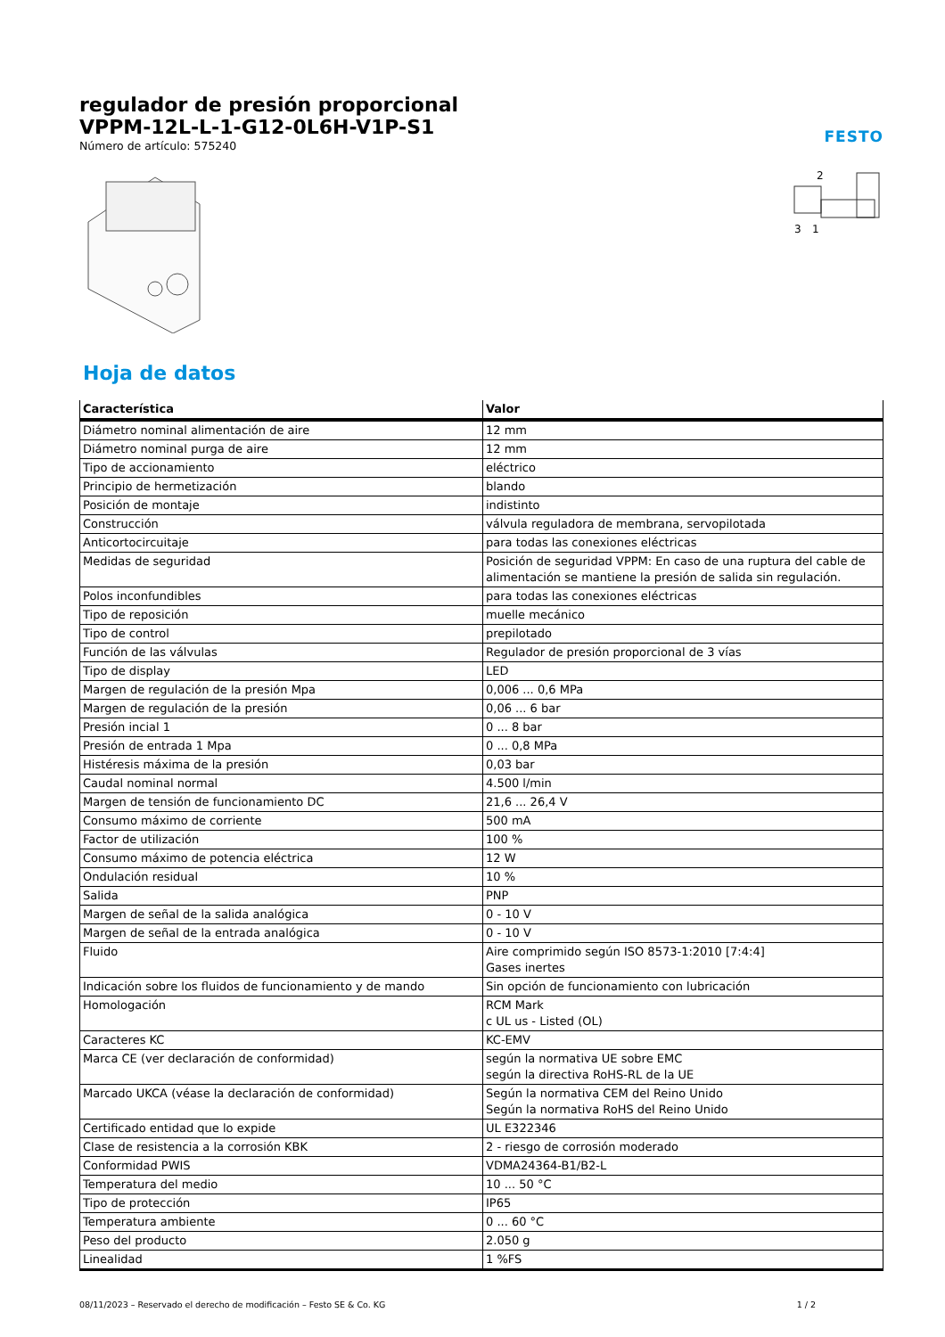regulador de presión proporcional
VPPM-12L-L-1-G12-0L6H-V1P-S1
Número de artículo: 575240
FESTO
2
3
1
Hoja de datos
| Característica | Valor |
| --- | --- |
| Diámetro nominal alimentación de aire | 12 mm |
| Diámetro nominal purga de aire | 12 mm |
| Tipo de accionamiento | eléctrico |
| Principio de hermetización | blando |
| Posición de montaje | indistinto |
| Construcción | válvula reguladora de membrana, servopilotada |
| Anticortocircuitaje | para todas las conexiones eléctricas |
| Medidas de seguridad | Posición de seguridad VPPM: En caso de una ruptura del cable de alimentación se mantiene la presión de salida sin regulación. |
| Polos inconfundibles | para todas las conexiones eléctricas |
| Tipo de reposición | muelle mecánico |
| Tipo de control | prepilotado |
| Función de las válvulas | Regulador de presión proporcional de 3 vías |
| Tipo de display | LED |
| Margen de regulación de la presión Mpa | 0,006 ... 0,6 MPa |
| Margen de regulación de la presión | 0,06 ... 6 bar |
| Presión incial 1 | 0 ... 8 bar |
| Presión de entrada 1 Mpa | 0 ... 0,8 MPa |
| Histéresis máxima de la presión | 0,03 bar |
| Caudal nominal normal | 4.500 l/min |
| Margen de tensión de funcionamiento DC | 21,6 ... 26,4 V |
| Consumo máximo de corriente | 500 mA |
| Factor de utilización | 100 % |
| Consumo máximo de potencia eléctrica | 12 W |
| Ondulación residual | 10 % |
| Salida | PNP |
| Margen de señal de la salida analógica | 0 - 10 V |
| Margen de señal de la entrada analógica | 0 - 10 V |
| Fluido | Aire comprimido según ISO 8573-1:2010 [7:4:4] Gases inertes |
| Indicación sobre los fluidos de funcionamiento y de mando | Sin opción de funcionamiento con lubricación |
| Homologación | RCM Mark c UL us - Listed (OL) |
| Caracteres KC | KC-EMV |
| Marca CE (ver declaración de conformidad) | según la normativa UE sobre EMC según la directiva RoHS-RL de la UE |
| Marcado UKCA (véase la declaración de conformidad) | Según la normativa CEM del Reino Unido Según la normativa RoHS del Reino Unido |
| Certificado entidad que lo expide | UL E322346 |
| Clase de resistencia a la corrosión KBK | 2 - riesgo de corrosión moderado |
| Conformidad PWIS | VDMA24364-B1/B2-L |
| Temperatura del medio | 10 ... 50 °C |
| Tipo de protección | IP65 |
| Temperatura ambiente | 0 ... 60 °C |
| Peso del producto | 2.050 g |
| Linealidad | 1 %FS |
08/11/2023 – Reservado el derecho de modificación – Festo SE & Co. KG 1 / 2